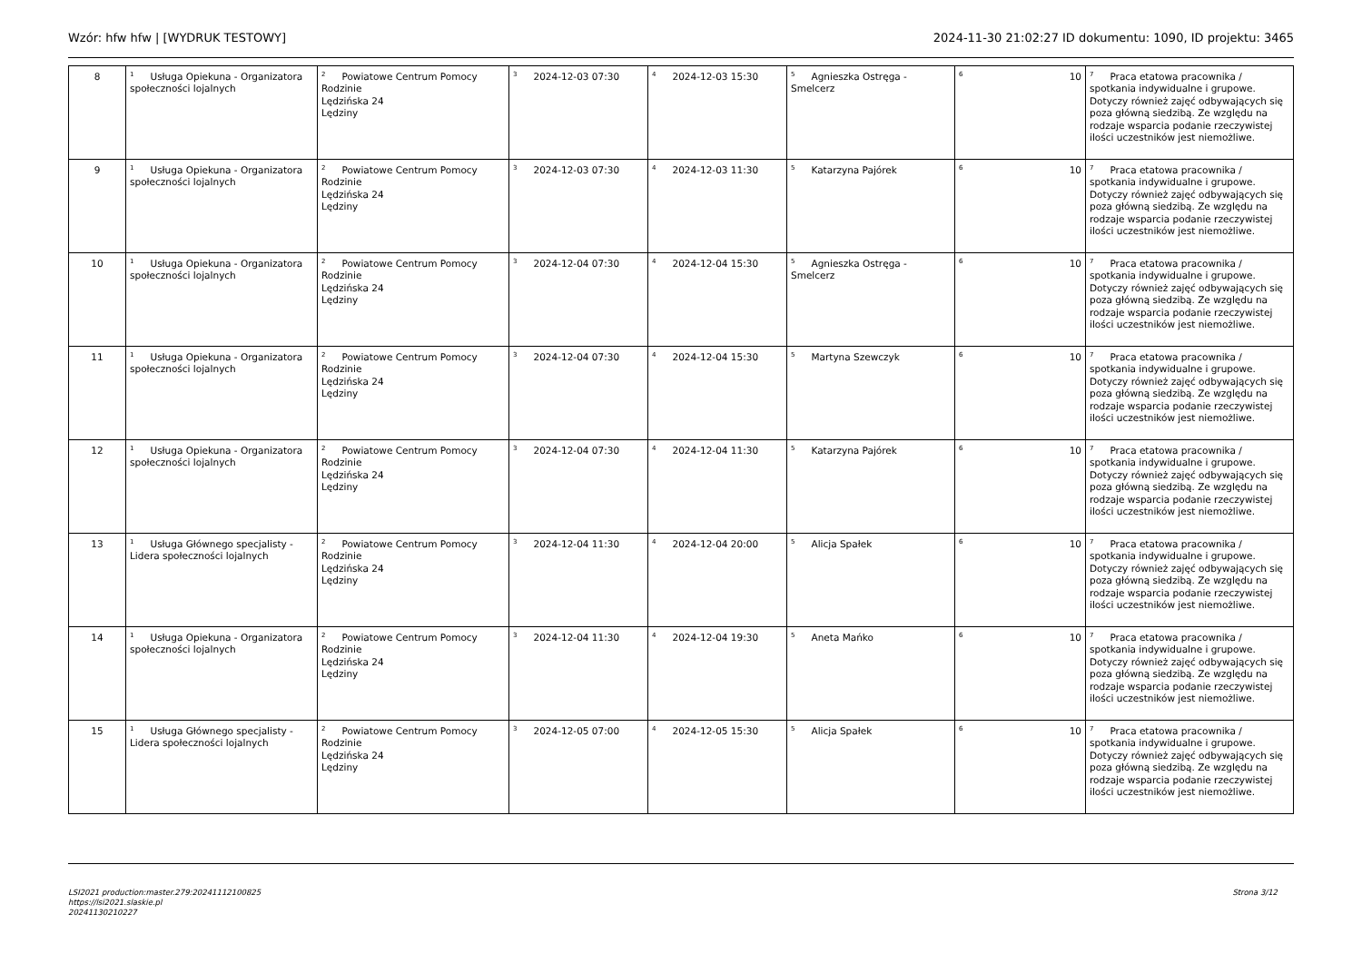Wzór: hfw hfw | [WYDRUK TESTOWY] 2024-11-30 21:02:27 ID dokumentu: 1090, ID projektu: 3465
| 8 | <sup>1</sup> Usługa Opiekuna - Organizatora społeczności lojalnych | <sup>2</sup> Powiatowe Centrum Pomocy Rodzinie Lędzińska 24 Lędziny | <sup>3</sup> 2024-12-03 07:30 | <sup>4</sup> 2024-12-03 15:30 | <sup>5</sup> Agnieszka Ostręga - Smelcerz | <sup>6</sup> 10 | <sup>7</sup> Praca etatowa pracownika / spotkania indywidualne i grupowe. Dotyczy również zajęć odbywających się poza główną siedzibą. Ze względu na rodzaje wsparcia podanie rzeczywistej ilości uczestników jest niemożliwe. |
| 9 | <sup>1</sup> Usługa Opiekuna - Organizatora społeczności lojalnych | <sup>2</sup> Powiatowe Centrum Pomocy Rodzinie Lędzińska 24 Lędziny | <sup>3</sup> 2024-12-03 07:30 | <sup>4</sup> 2024-12-03 11:30 | <sup>5</sup> Katarzyna Pajórek | <sup>6</sup> 10 | <sup>7</sup> Praca etatowa pracownika / spotkania indywidualne i grupowe. Dotyczy również zajęć odbywających się poza główną siedzibą. Ze względu na rodzaje wsparcia podanie rzeczywistej ilości uczestników jest niemożliwe. |
| 10 | <sup>1</sup> Usługa Opiekuna - Organizatora społeczności lojalnych | <sup>2</sup> Powiatowe Centrum Pomocy Rodzinie Lędzińska 24 Lędziny | <sup>3</sup> 2024-12-04 07:30 | <sup>4</sup> 2024-12-04 15:30 | <sup>5</sup> Agnieszka Ostręga - Smelcerz | <sup>6</sup> 10 | <sup>7</sup> Praca etatowa pracownika / spotkania indywidualne i grupowe. Dotyczy również zajęć odbywających się poza główną siedzibą. Ze względu na rodzaje wsparcia podanie rzeczywistej ilości uczestników jest niemożliwe. |
| 11 | <sup>1</sup> Usługa Opiekuna - Organizatora społeczności lojalnych | <sup>2</sup> Powiatowe Centrum Pomocy Rodzinie Lędzińska 24 Lędziny | <sup>3</sup> 2024-12-04 07:30 | <sup>4</sup> 2024-12-04 15:30 | <sup>5</sup> Martyna Szewczyk | <sup>6</sup> 10 | <sup>7</sup> Praca etatowa pracownika / spotkania indywidualne i grupowe. Dotyczy również zajęć odbywających się poza główną siedzibą. Ze względu na rodzaje wsparcia podanie rzeczywistej ilości uczestników jest niemożliwe. |
| 12 | <sup>1</sup> Usługa Opiekuna - Organizatora społeczności lojalnych | <sup>2</sup> Powiatowe Centrum Pomocy Rodzinie Lędzińska 24 Lędziny | <sup>3</sup> 2024-12-04 07:30 | <sup>4</sup> 2024-12-04 11:30 | <sup>5</sup> Katarzyna Pajórek | <sup>6</sup> 10 | <sup>7</sup> Praca etatowa pracownika / spotkania indywidualne i grupowe. Dotyczy również zajęć odbywających się poza główną siedzibą. Ze względu na rodzaje wsparcia podanie rzeczywistej ilości uczestników jest niemożliwe. |
| 13 | <sup>1</sup> Usługa Głównego specjalisty - Lidera społeczności lojalnych | <sup>2</sup> Powiatowe Centrum Pomocy Rodzinie Lędzińska 24 Lędziny | <sup>3</sup> 2024-12-04 11:30 | <sup>4</sup> 2024-12-04 20:00 | <sup>5</sup> Alicja Spałek | <sup>6</sup> 10 | <sup>7</sup> Praca etatowa pracownika / spotkania indywidualne i grupowe. Dotyczy również zajęć odbywających się poza główną siedzibą. Ze względu na rodzaje wsparcia podanie rzeczywistej ilości uczestników jest niemożliwe. |
| 14 | <sup>1</sup> Usługa Opiekuna - Organizatora społeczności lojalnych | <sup>2</sup> Powiatowe Centrum Pomocy Rodzinie Lędzińska 24 Lędziny | <sup>3</sup> 2024-12-04 11:30 | <sup>4</sup> 2024-12-04 19:30 | <sup>5</sup> Aneta Mańko | <sup>6</sup> 10 | <sup>7</sup> Praca etatowa pracownika / spotkania indywidualne i grupowe. Dotyczy również zajęć odbywających się poza główną siedzibą. Ze względu na rodzaje wsparcia podanie rzeczywistej ilości uczestników jest niemożliwe. |
| 15 | <sup>1</sup> Usługa Głównego specjalisty - Lidera społeczności lojalnych | <sup>2</sup> Powiatowe Centrum Pomocy Rodzinie Lędzińska 24 Lędziny | <sup>3</sup> 2024-12-05 07:00 | <sup>4</sup> 2024-12-05 15:30 | <sup>5</sup> Alicja Spałek | <sup>6</sup> 10 | <sup>7</sup> Praca etatowa pracownika / spotkania indywidualne i grupowe. Dotyczy również zajęć odbywających się poza główną siedzibą. Ze względu na rodzaje wsparcia podanie rzeczywistej ilości uczestników jest niemożliwe. |
LSI2021 production:master.279:20241112100825
https://lsi2021.slaskie.pl
20241130210227
Strona 3/12